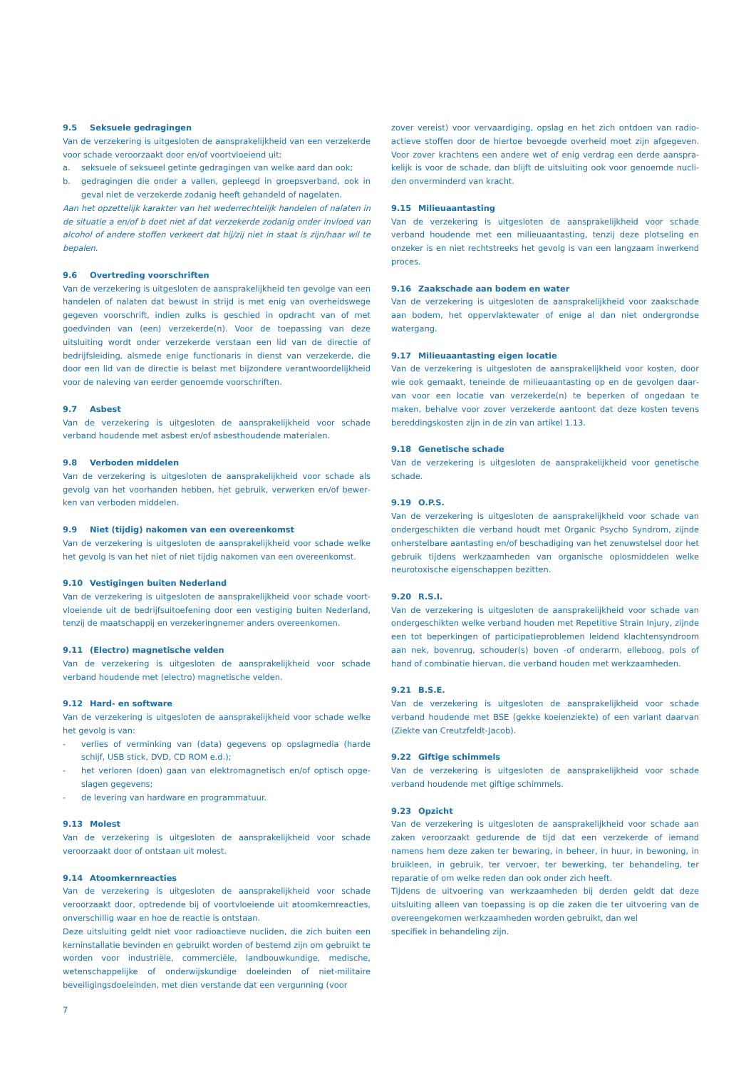9.5 Seksuele gedragingen
Van de verzekering is uitgesloten de aansprakelijkheid van een verzekerde voor schade veroorzaakt door en/of voortvloeiend uit:
a. seksuele of seksueel getinte gedragingen van welke aard dan ook;
b. gedragingen die onder a vallen, gepleegd in groepsverband, ook in geval niet de verzekerde zodanig heeft gehandeld of nagelaten.
Aan het opzettelijk karakter van het wederrechtelijk handelen of nalaten in de situatie a en/of b doet niet af dat verzekerde zodanig onder invloed van alcohol of andere stoffen verkeert dat hij/zij niet in staat is zijn/haar wil te bepalen.
9.6 Overtreding voorschriften
Van de verzekering is uitgesloten de aansprakelijkheid ten gevolge van een handelen of nalaten dat bewust in strijd is met enig van overheids­wege gegeven voorschrift, indien zulks is geschied in opdracht van of met goedvinden van (een) verzekerde(n). Voor de toepassing van deze uitsluiting wordt onder verzekerde verstaan een lid van de directie of bedrijfsleiding, alsmede enige functionaris in dienst van verzekerde, die door een lid van de directie is belast met bijzondere verantwoordelijk­heid voor de naleving van eerder genoemde voorschriften.
9.7 Asbest
Van de verzekering is uitgesloten de aansprakelijkheid voor schade verband houdende met asbest en/of asbesthoudende materialen.
9.8 Verboden middelen
Van de verzekering is uitgesloten de aansprakelijkheid voor schade als gevolg van het voorhanden hebben, het gebruik, verwerken en/of bewer­ken van verboden middelen.
9.9 Niet (tijdig) nakomen van een overeenkomst
Van de verzekering is uitgesloten de aansprakelijkheid voor schade welke het gevolg is van het niet of niet tijdig nakomen van een overeenkomst.
9.10 Vestigingen buiten Nederland
Van de verzekering is uitgesloten de aansprakelijkheid voor schade voort­vloeiende uit de bedrijfsuitoefening door een vestiging buiten Nederland, tenzij de maatschappij en verzekeringnemer anders overeen­komen.
9.11 (Electro) magnetische velden
Van de verzekering is uitgesloten de aansprakelijkheid voor schade verband houdende met (electro) magnetische velden.
9.12 Hard- en software
Van de verzekering is uitgesloten de aansprakelijkheid voor schade welke het gevolg is van:
- verlies of verminking van (data) gegevens op opslagmedia (harde schijf, USB stick, DVD, CD ROM e.d.);
- het verloren (doen) gaan van elektromagnetisch en/of optisch opge­slagen gegevens;
- de levering van hardware en programmatuur.
9.13 Molest
Van de verzekering is uitgesloten de aansprakelijkheid voor schade veroorzaakt door of ontstaan uit molest.
9.14 Atoomkernreacties
Van de verzekering is uitgesloten de aansprakelijkheid voor schade veroorzaakt door, optredende bij of voortvloeiende uit atoomkernreac­ties, onverschillig waar en hoe de reactie is ontstaan.
Deze uitsluiting geldt niet voor radioactieve nucliden, die zich buiten een kerninstallatie bevinden en gebruikt worden of bestemd zijn om gebruikt te worden voor industriële, commerciële, landbouwkundige, medische, wetenschappelijke of onderwijskundige doeleinden of niet-militaire beveiligingsdoeleinden, met dien verstande dat een vergunning (voor
zover vereist) voor vervaardiging, opslag en het zich ontdoen van radio­actieve stoffen door de hiertoe bevoegde overheid moet zijn afgegeven. Voor zover krachtens een andere wet of enig verdrag een derde aanspra­kelijk is voor de schade, dan blijft de uitsluiting ook voor genoemde nucli­den onverminderd van kracht.
9.15 Milieuaantasting
Van de verzekering is uitgesloten de aansprakelijkheid voor schade verband houdende met een milieuaantasting, tenzij deze plotseling en onzeker is en niet rechtstreeks het gevolg is van een langzaam inwerkend proces.
9.16 Zaakschade aan bodem en water
Van de verzekering is uitgesloten de aansprakelijkheid voor zaakschade aan bodem, het oppervlaktewater of enige al dan niet ondergrondse watergang.
9.17 Milieuaantasting eigen locatie
Van de verzekering is uitgesloten de aansprakelijkheid voor kosten, door wie ook gemaakt, teneinde de milieuaantasting op en de gevolgen daar­van voor een locatie van verzekerde(n) te beperken of ongedaan te maken, behalve voor zover verzekerde aantoont dat deze kosten tevens bereddingskosten zijn in de zin van artikel 1.13.
9.18 Genetische schade
Van de verzekering is uitgesloten de aansprakelijkheid voor genetische schade.
9.19 O.P.S.
Van de verzekering is uitgesloten de aansprakelijkheid voor schade van ondergeschikten die verband houdt met Organic Psycho Syndrom, zijnde onherstelbare aantasting en/of beschadiging van het zenuwstelsel door het gebruik tijdens werkzaamheden van organische oplosmiddelen welke neurotoxische eigenschappen bezitten.
9.20 R.S.I.
Van de verzekering is uitgesloten de aansprakelijkheid voor schade van ondergeschikten welke verband houden met Repetitive Strain Injury, zijnde een tot beperkingen of participatieproblemen leidend klachten­syndroom aan nek, bovenrug, schouder(s) boven -of onderarm, elleboog, pols of hand of combinatie hiervan, die verband houden met werkzaam­heden.
9.21 B.S.E.
Van de verzekering is uitgesloten de aansprakelijkheid voor schade verband houdende met BSE (gekke koeienziekte) of een variant daarvan (Ziekte van Creutzfeldt-Jacob).
9.22 Giftige schimmels
Van de verzekering is uitgesloten de aansprakelijkheid voor schade verband houdende met giftige schimmels.
9.23 Opzicht
Van de verzekering is uitgesloten de aansprakelijkheid voor schade aan zaken veroorzaakt gedurende de tijd dat een verzekerde of iemand namens hem deze zaken ter bewaring, in beheer, in huur, in bewoning, in bruikleen, in gebruik, ter vervoer, ter bewerking, ter behandeling, ter reparatie of om welke reden dan ook onder zich heeft.
Tijdens de uitvoering van werkzaamheden bij derden geldt dat deze uitsluiting alleen van toepassing is op die zaken die ter uitvoering van de overeengekomen werkzaamheden worden gebruikt, dan wel
specifiek in behandeling zijn.
7